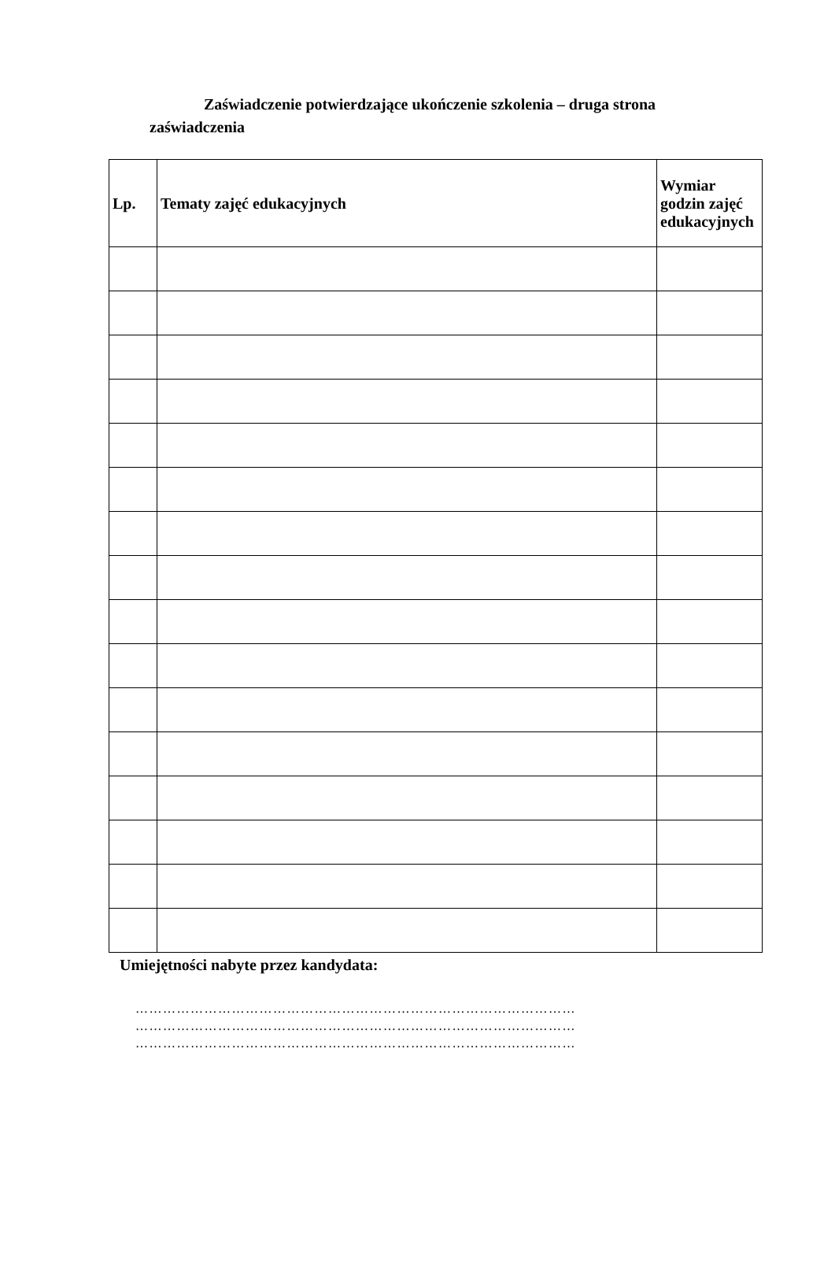Zaświadczenie potwierdzające ukończenie szkolenia – druga strona zaświadczenia
| Lp. | Tematy zajęć edukacyjnych | Wymiar godzin zajęć edukacyjnych |
| --- | --- | --- |
Umiejętności nabyte przez kandydata:
……………………………………………………………………………………
……………………………………………………………………………………
……………………………………………………………………………………